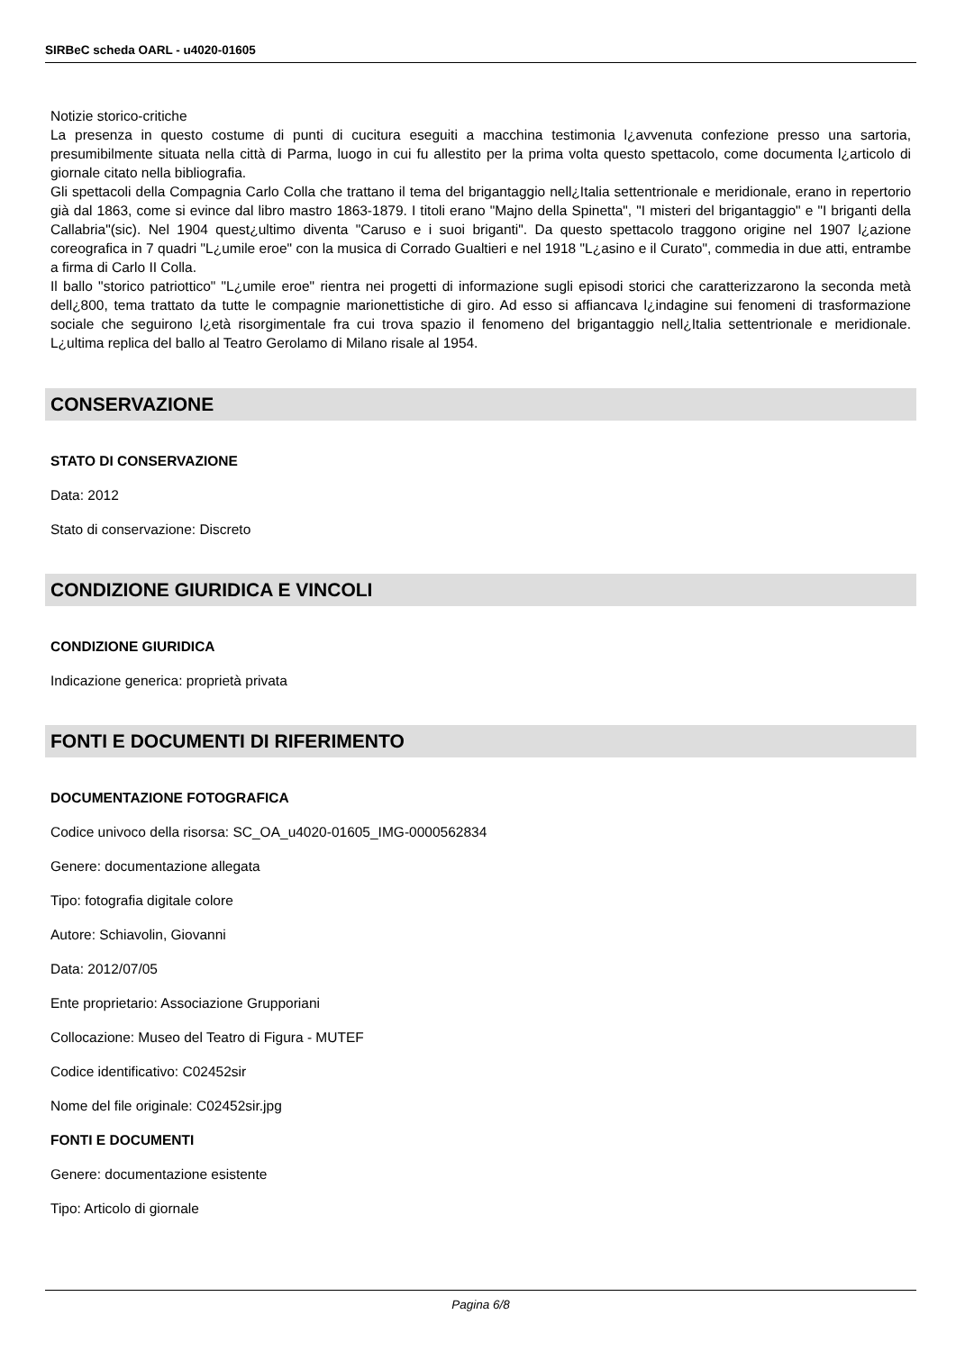SIRBeC scheda OARL - u4020-01605
Notizie storico-critiche
La presenza in questo costume di punti di cucitura eseguiti a macchina testimonia l¿avvenuta confezione presso una sartoria, presumibilmente situata nella città di Parma, luogo in cui fu allestito per la prima volta questo spettacolo, come documenta l¿articolo di giornale citato nella bibliografia.
Gli spettacoli della Compagnia Carlo Colla che trattano il tema del brigantaggio nell¿Italia settentrionale e meridionale, erano in repertorio già dal 1863, come si evince dal libro mastro 1863-1879. I titoli erano "Majno della Spinetta", "I misteri del brigantaggio" e "I briganti della Callabria"(sic). Nel 1904 quest¿ultimo diventa "Caruso e i suoi briganti". Da questo spettacolo traggono origine nel 1907 l¿azione coreografica in 7 quadri "L¿umile eroe" con la musica di Corrado Gualtieri e nel 1918 "L¿asino e il Curato", commedia in due atti, entrambe a firma di Carlo II Colla.
Il ballo "storico patriottico" "L¿umile eroe" rientra nei progetti di informazione sugli episodi storici che caratterizzarono la seconda metà dell¿800, tema trattato da tutte le compagnie marionettistiche di giro. Ad esso si affiancava l¿indagine sui fenomeni di trasformazione sociale che seguirono l¿età risorgimentale fra cui trova spazio il fenomeno del brigantaggio nell¿Italia settentrionale e meridionale. L¿ultima replica del ballo al Teatro Gerolamo di Milano risale al 1954.
CONSERVAZIONE
STATO DI CONSERVAZIONE
Data: 2012
Stato di conservazione: Discreto
CONDIZIONE GIURIDICA E VINCOLI
CONDIZIONE GIURIDICA
Indicazione generica: proprietà privata
FONTI E DOCUMENTI DI RIFERIMENTO
DOCUMENTAZIONE FOTOGRAFICA
Codice univoco della risorsa: SC_OA_u4020-01605_IMG-0000562834
Genere: documentazione allegata
Tipo: fotografia digitale colore
Autore: Schiavolin, Giovanni
Data: 2012/07/05
Ente proprietario: Associazione Grupporiani
Collocazione: Museo del Teatro di Figura - MUTEF
Codice identificativo: C02452sir
Nome del file originale: C02452sir.jpg
FONTI E DOCUMENTI
Genere: documentazione esistente
Tipo: Articolo di giornale
Pagina 6/8